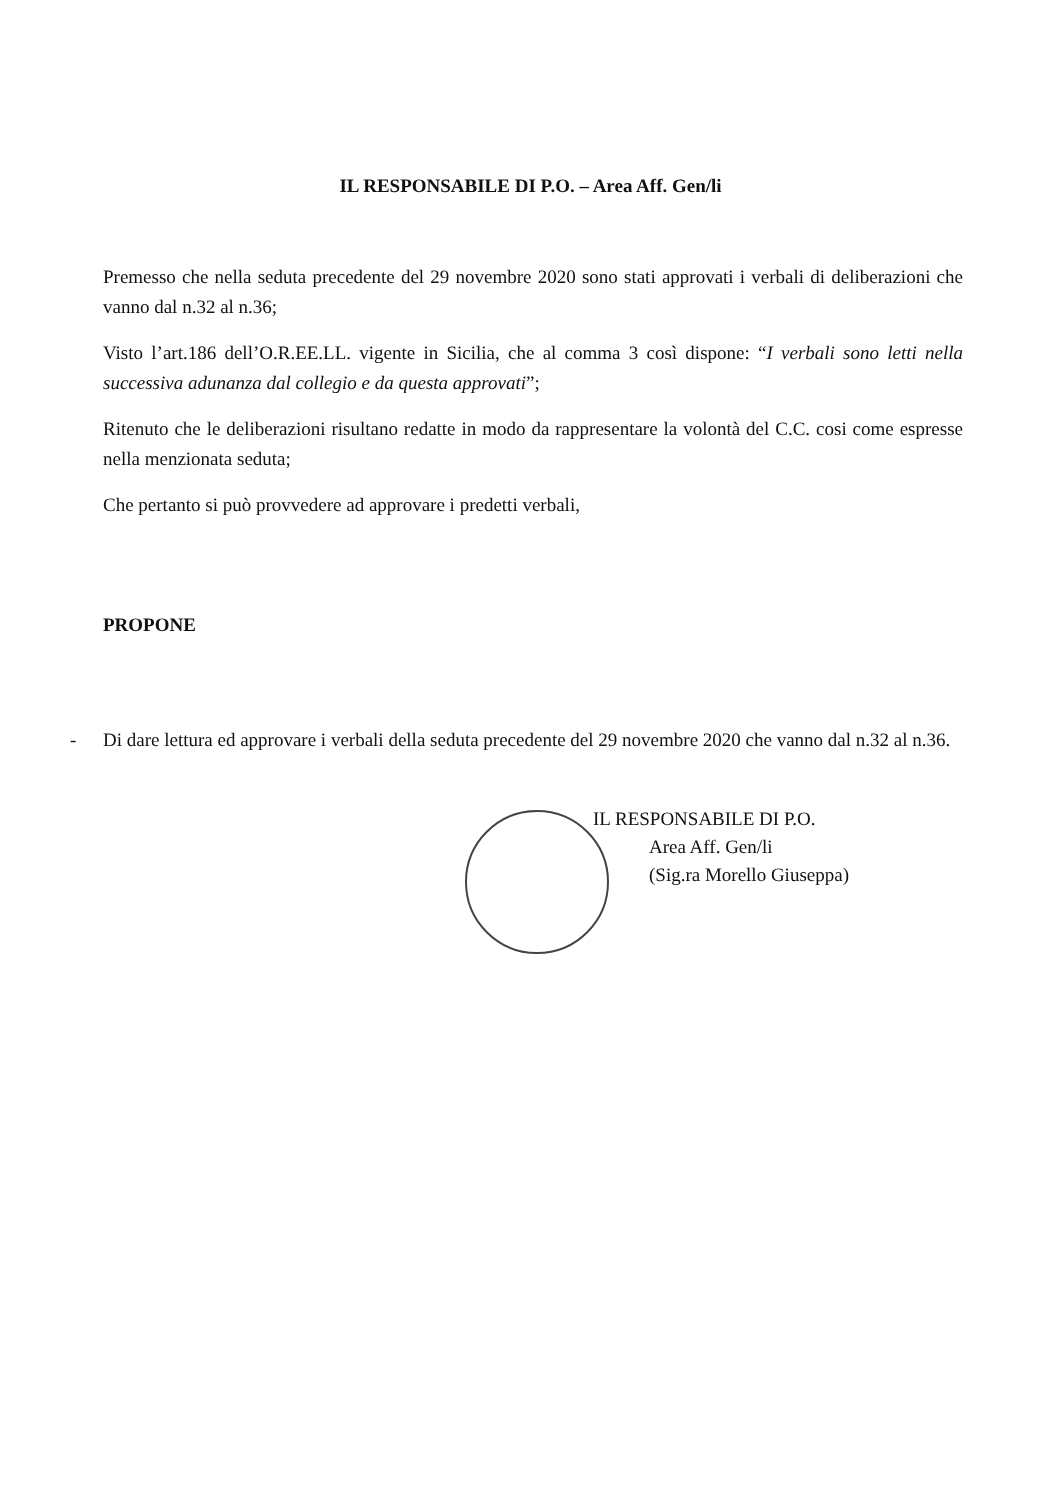IL RESPONSABILE DI P.O. – Area Aff. Gen/li
Premesso che nella seduta precedente del 29 novembre 2020 sono stati approvati i verbali di deliberazioni che vanno dal n.32 al n.36;
Visto l’art.186 dell’O.R.EE.LL. vigente in Sicilia, che al comma 3 così dispone: “I verbali sono letti nella successiva adunanza dal collegio e da questa approvati”;
Ritenuto che le deliberazioni risultano redatte in modo da rappresentare la volontà del C.C. cosi come espresse nella menzionata seduta;
Che pertanto si può provvedere ad approvare i predetti verbali,
PROPONE
- Di dare lettura ed approvare i verbali della seduta precedente del 29 novembre 2020 che vanno dal n.32 al n.36.
IL RESPONSABILE DI P.O.
Area Aff. Gen/li
(Sig.ra Morello Giuseppa)